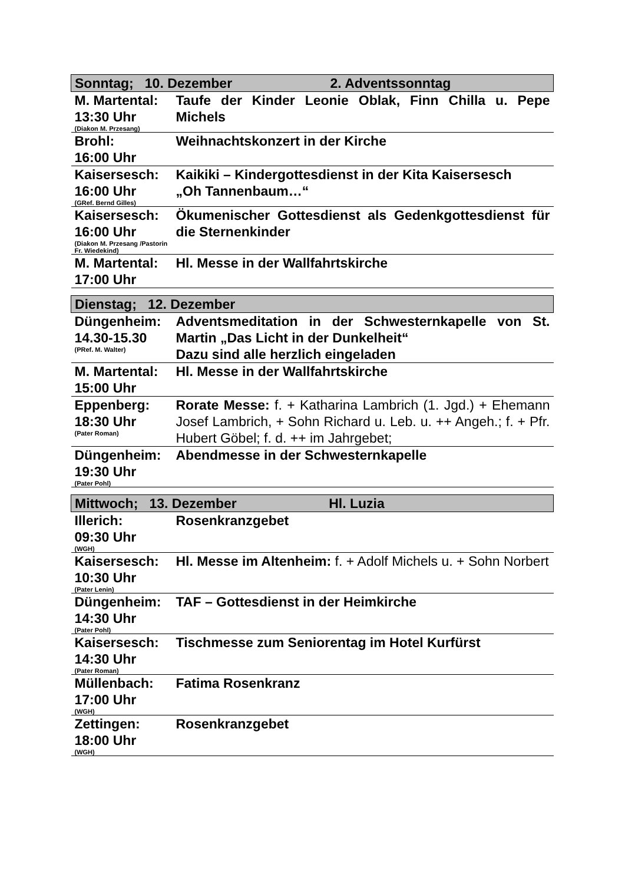| Sonntag; 10. Dezember 2. Adventssonntag | |
| M. Martental: 13:30 Uhr (Diakon M. Przesang) | Taufe der Kinder Leonie Oblak, Finn Chilla u. Pepe Michels |
| Brohl: 16:00 Uhr | Weihnachtskonzert in der Kirche |
| Kaisersesch: 16:00 Uhr (GRef. Bernd Gilles) | Kaikiki – Kindergottesdienst in der Kita Kaisersesch „Oh Tannenbaum…“ |
| Kaisersesch: 16:00 Uhr (Diakon M. Przesang /Pastorin Fr. Wiedekind) | Ökumenischer Gottesdienst als Gedenkgottesdienst für die Sternenkinder |
| M. Martental: 17:00 Uhr | Hl. Messe in der Wallfahrtskirche |
| Dienstag; 12. Dezember | |
| Düngenheim: 14.30-15.30 (PRef. M. Walter) | Adventsmeditation in der Schwesternkapelle von St. Martin „Das Licht in der Dunkelheit“ Dazu sind alle herzlich eingeladen |
| M. Martental: 15:00 Uhr | Hl. Messe in der Wallfahrtskirche |
| Eppenberg: 18:30 Uhr (Pater Roman) | Rorate Messe: f. + Katharina Lambrich (1. Jgd.) + Ehemann Josef Lambrich, + Sohn Richard u. Leb. u. ++ Angeh.; f. + Pfr. Hubert Göbel; f. d. ++ im Jahrgebet; |
| Düngenheim: 19:30 Uhr (Pater Pohl) | Abendmesse in der Schwesternkapelle |
| Mittwoch; 13. Dezember Hl. Luzia | |
| Illerich: 09:30 Uhr (WGH) | Rosenkranzgebet |
| Kaisersesch: 10:30 Uhr (Pater Lenin) | Hl. Messe im Altenheim: f. + Adolf Michels u. + Sohn Norbert |
| Düngenheim: 14:30 Uhr (Pater Pohl) | TAF – Gottesdienst in der Heimkirche |
| Kaisersesch: 14:30 Uhr (Pater Roman) | Tischmesse zum Seniorentag im Hotel Kurfürst |
| Müllenbach: 17:00 Uhr (WGH) | Fatima Rosenkranz |
| Zettingen: 18:00 Uhr (WGH) | Rosenkranzgebet |